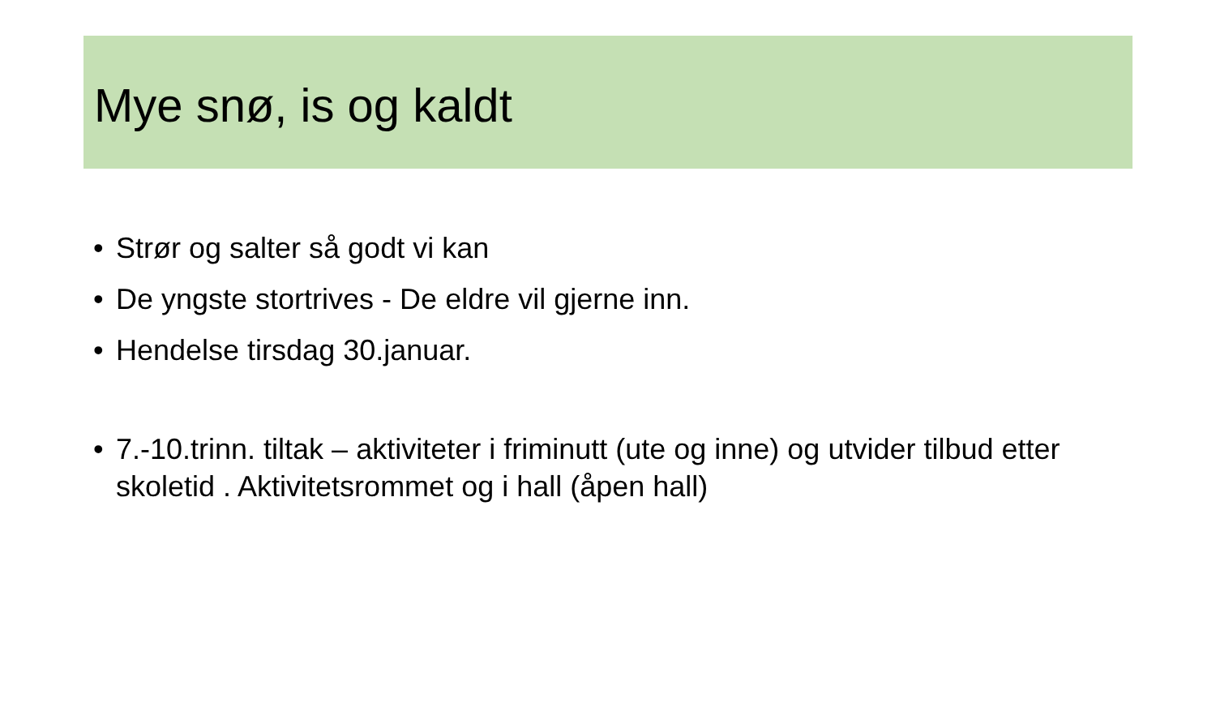Mye snø, is og kaldt
• Strør og salter så godt vi kan
• De yngste stortrives - De eldre vil gjerne inn.
• Hendelse tirsdag 30.januar.
• 7.-10.trinn. tiltak – aktiviteter i friminutt (ute og inne) og utvider tilbud etter skoletid . Aktivitetsrommet og i hall (åpen hall)